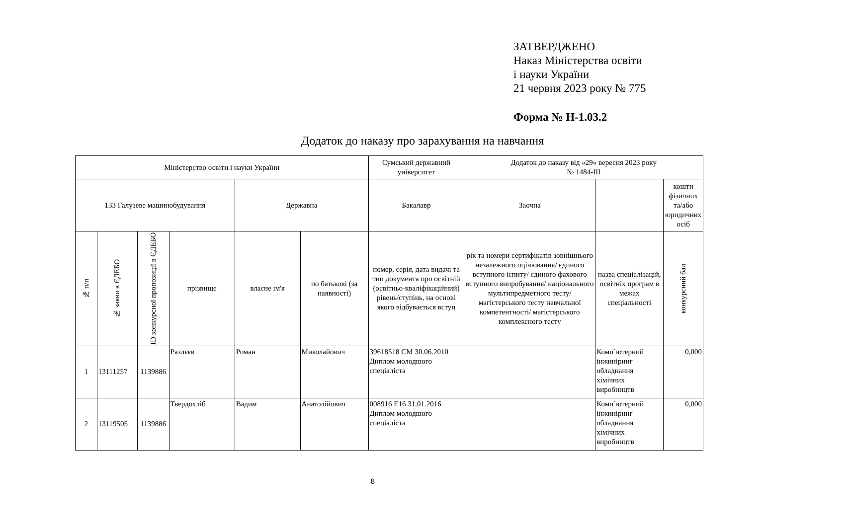ЗАТВЕРДЖЕНО
Наказ Міністерства освіти
і науки України
21 червня 2023 року № 775
Форма № Н-1.03.2
Додаток до наказу про зарахування на навчання
| Міністерство освіти і науки України | | | | | | Сумський державний університет | Додаток до наказу від «29» вересня 2023 року № 1484-ІІІ | | |
| --- | --- | --- | --- | --- | --- | --- | --- | --- | --- |
| 133 Галузеве машинобудування | | | | Державна | | Бакалавр | Заочна | | кошти фізичних та/або юридичних осіб |
| № п/п | № заяви в ЄДЕБО | ID конкурсної пропозиції в ЄДЕБО | прізвище | власне ім'я | по батькові (за наявності) | номер, серія, дата видачі та тип документа про освітній (освітньо-кваліфікаційний) рівень/ступінь, на основі якого відбувається вступ | рік та номери сертифікатів зовнішнього незалежного оцінювання/ єдиного вступного іспиту/ єдиного фахового вступного випробування/ національного мультипредметного тесту/ магістерського тесту навчальної компетентності/ магістерського комплексного тесту | назва спеціалізацій, освітніх програм в межах спеціальності | конкурсний бал |
| 1 | 13111257 | 1139886 | Разлєєв | Роман | Миколайович | 39618518 CM 30.06.2010 Диплом молодшого спеціаліста | | Комп`ютерний інжиніринг обладнання хімічних виробництв | 0,000 |
| 2 | 13119505 | 1139886 | Твердохліб | Вадим | Анатолійович | 008916 E16 31.01.2016 Диплом молодшого спеціаліста | | Комп`ютерний інжиніринг обладнання хімічних виробництв | 0,000 |
8